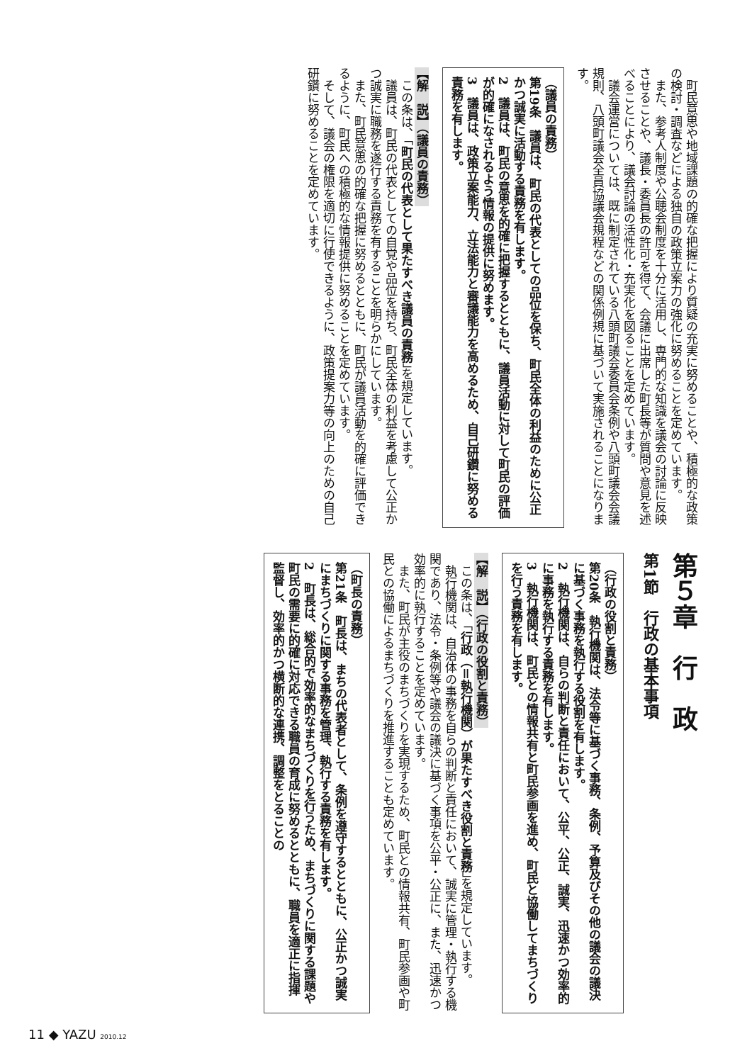町民意思や地域課題の的確な把握により質疑の充実に努めることや、積極的な政策の検討・調査などによる独自の政策立案力の強化に努めることを定めています。
　また、参考人制度や公聴会制度を十分に活用し、専門的な知識を議会の討論に反映させることや、議長・委員長の許可を得て、会議に出席した町長等が質問や意見を述べることにより、議会討論の活性化・充実化を図ることを定めています。
　議会運営については、既に制定されている八頭町議会委員会条例や八頭町議会会議規則、八頭町議会全員協議会規程などの関係例規に基づいて実施されることになります。
（議員の責務）
第19条　議員は、町民の代表としての品位を保ち、町民全体の利益のために公正かつ誠実に活動する責務を有します。
2　議員は、町民の意思を的確に把握するとともに、議員活動に対して町民の評価が的確になされるよう情報の提供に努めます。
3　議員は、政策立案能力、立法能力と審議能力を高めるため、自己研鑽に努める責務を有します。
【解　説】（議員の責務）
　この条は、「町民の代表として果たすべき議員の責務」を規定しています。
　議員は、町民の代表としての自覚や品位を持ち、町民全体の利益を考慮して公正かつ誠実に職務を遂行する責務を有することを明らかにしています。
　また、町民意思の的確な把握に努めるとともに、町民が議員活動を的確に評価できるように、町民への積極的な情報提供に努めることを定めています。
　そして、議会の権限を適切に行使できるように、政策提案力等の向上のための自己研鑽に努めることを定めています。
第５章　行　政
第1節　行政の基本事項
（行政の役割と責務）
第20条　執行機関は、法令等に基づく事務、条例、予算及びその他の議会の議決に基づく事務を執行する役割を有します。
2　執行機関は、自らの判断と責任において、公平、公正、誠実、迅速かつ効率的に事務を執行する責務を有します。
3　執行機関は、町民との情報共有と町民参画を進め、町民と協働してまちづくりを行う責務を有します。
【解　説】（行政の役割と責務）
　この条は、「行政（＝執行機関）が果たすべき役割と責務」を規定しています。
　執行機関は、自治体の事務を自らの判断と責任において、誠実に管理・執行する機関であり、法令・条例等や議会の議決に基づく事項を公平・公正に、また、迅速かつ効率的に執行することを定めています。
　また、町民が主役のまちづくりを実現するため、町民との情報共有、町民参画や町民との協働によるまちづくりを推進することも定めています。
（町長の責務）
第21条　町長は、まちの代表者として、条例を遵守するとともに、公正かつ誠実にまちづくりに関する事務を管理、執行する責務を有します。
2　町長は、総合的で効率的なまちづくりを行うため、まちづくりに関する課題や町民の需要に的確に対応できる職員の育成に努めるとともに、職員を適正に指揮監督し、効率的かつ横断的な連携、調整をとることの
11 ◆ YAZU 2010.12